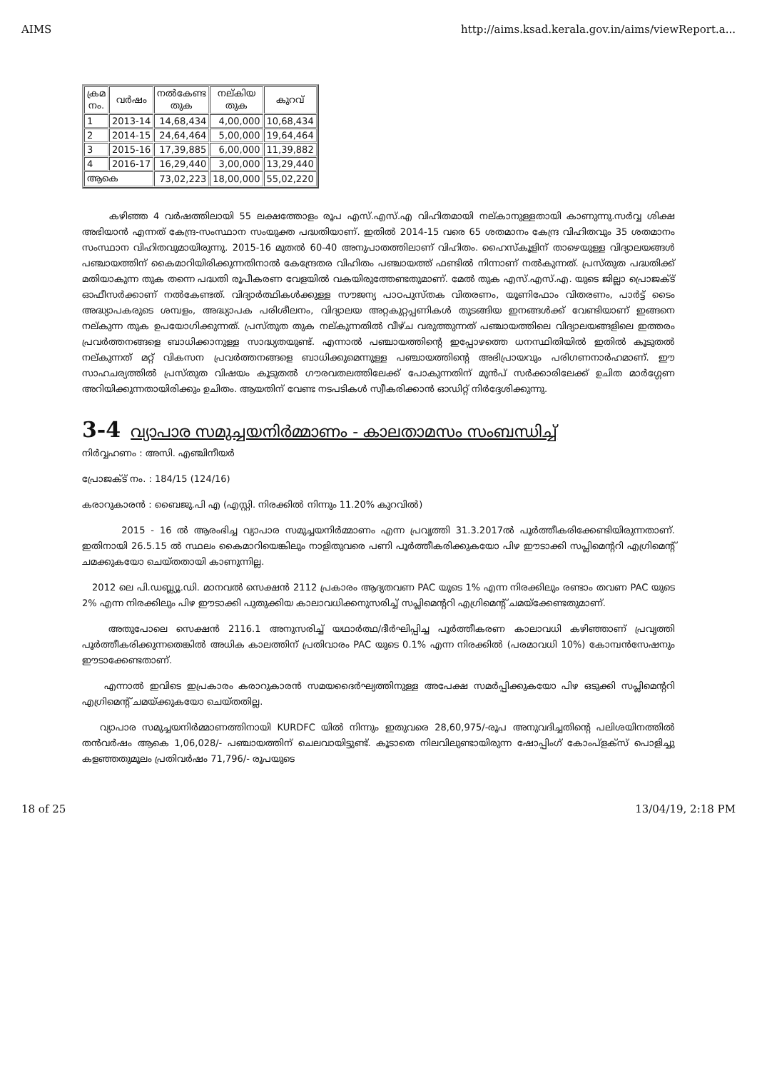AIMS http://aims.ksad.kerala.gov.in/aims/viewReport.a...
| ക്രമ നം. | വർഷം | നൽകേണ്ട തുക | നല്കിയ തുക | കുറവ് |
| --- | --- | --- | --- | --- |
| 1 | 2013-14 | 14,68,434 | 4,00,000 | 10,68,434 |
| 2 | 2014-15 | 24,64,464 | 5,00,000 | 19,64,464 |
| 3 | 2015-16 | 17,39,885 | 6,00,000 | 11,39,882 |
| 4 | 2016-17 | 16,29,440 | 3,00,000 | 13,29,440 |
| ആകെ | | 73,02,223 | 18,00,000 | 55,02,220 |
കഴിഞ്ഞ 4 വർഷത്തിലായി 55 ലക്ഷത്തോളം രൂപ എസ്.എസ്.എ വിഹിതമായി നല്കാനുള്ളതായി കാണുന്നു.സർവ്വ ശിക്ഷ അഭിയാൻ എന്നത് കേന്ദ്ര-സംസ്ഥാന സംയുക്ത പദ്ധതിയാണ്. ഇതിൽ 2014-15 വരെ 65 ശതമാനം കേന്ദ്ര വിഹിതവും 35 ശതമാനം സംസ്ഥാന വിഹിതവുമായിരുന്നു. 2015-16 മുതൽ 60-40 അനുപാതത്തിലാണ് വിഹിതം. ഹൈസ്കൂളിന് താഴെയുള്ള വിദ്യാലയങ്ങൾ പഞ്ചായത്തിന് കൈമാറിയിരിക്കുന്നതിനാൽ കേന്ദ്രേതര വിഹിതം പഞ്ചായത്ത് ഫണ്ടിൽ നിന്നാണ് നൽകുന്നത്. പ്രസ്തുത പദ്ധതിക്ക് മതിയാകുന്ന തുക തന്നെ പദ്ധതി രൂപീകരണ വേളയിൽ വകയിരുത്തേണ്ടതുമാണ്. മേൽ തുക എസ്.എസ്.എ. യുടെ ജില്ലാ പ്രൊജക്ട് ഓഫീസർക്കാണ് നൽകേണ്ടത്. വിദ്യാർത്ഥികൾക്കുള്ള സൗജന്യ പാഠപുസ്തക വിതരണം, യൂണിഫോം വിതരണം, പാർട്ട് ടൈം അദ്ധ്യാപകരുടെ ശമ്പളം, അദ്ധ്യാപക പരിശീലനം, വിദ്യാലയ അറ്റകുറ്റപ്പണികൾ തുടങ്ങിയ ഇനങ്ങൾക്ക് വേണ്ടിയാണ് ഇങ്ങനെ നല്കുന്ന തുക ഉപയോഗിക്കുന്നത്. പ്രസ്തുത തുക നല്കുന്നതിൽ വീഴ്ച വരുത്തുന്നത് പഞ്ചായത്തിലെ വിദ്യാലയങ്ങളിലെ ഇത്തരം പ്രവർത്തനങ്ങളെ ബാധിക്കാനുള്ള സാദ്ധ്യതയുണ്ട്. എന്നാൽ പഞ്ചായത്തിന്റെ ഇപ്പോഴത്തെ ധനസ്ഥിതിയിൽ ഇതിൽ കൂടുതൽ നല്കുന്നത് മറ്റ് വികസന പ്രവർത്തനങ്ങളെ ബാധിക്കുമെന്നുള്ള പഞ്ചായത്തിന്റെ അഭിപ്രായവും പരിഗണനാർഹമാണ്. ഈ സാഹചര്യത്തിൽ പ്രസ്തുത വിഷയം കൂടുതൽ ഗൗരവതലത്തിലേക്ക് പോകുന്നതിന് മുൻപ് സർക്കാരിലേക്ക് ഉചിത മാർഗ്ഗേണ അറിയിക്കുന്നതായിരിക്കും ഉചിതം. ആയതിന് വേണ്ട നടപടികൾ സ്വീകരിക്കാൻ ഓഡിറ്റ് നിർദ്ദേശിക്കുന്നു.
3-4 വ്യാപാര സമുച്ചയനിർമ്മാണം - കാലതാമസം സംബന്ധിച്ച്
നിർവ്വഹണം : അസി. എഞ്ചിനീയർ
പ്രോജക്ട് നം. : 184/15 (124/16)
കരാറുകാരൻ : ബൈജു.പി എ (എസ്റ്റി. നിരക്കിൽ നിന്നും 11.20% കുറവിൽ)
2015 - 16 ൽ ആരംഭിച്ച വ്യാപാര സമുച്ചയനിർമ്മാണം എന്ന പ്രവൃത്തി 31.3.2017ൽ പൂർത്തീകരിക്കേണ്ടിയിരുന്നതാണ്. ഇതിനായി 26.5.15 ൽ സ്ഥലം കൈമാറിയെങ്കിലും നാളിതുവരെ പണി പൂർത്തീകരിക്കുകയോ പിഴ ഈടാക്കി സപ്ലിമെന്ററി എഗ്രിമെന്റ് ചമക്കുകയോ ചെയ്തതായി കാണുന്നില്ല.
2012 ലെ പി.ഡബ്ല്യൂ.ഡി. മാനവൽ സെക്ഷൻ 2112 പ്രകാരം ആദ്യതവണ PAC യുടെ 1% എന്ന നിരക്കിലും രണ്ടാം തവണ PAC യുടെ 2% എന്ന നിരക്കിലും പിഴ ഈടാക്കി പുതുക്കിയ കാലാവധിക്കനുസരിച്ച് സപ്ലിമെന്ററി എഗ്രിമെന്റ് ചമയ്ക്കേണ്ടതുമാണ്.
അതുപോലെ സെക്ഷൻ 2116.1 അനുസരിച്ച് യഥാർത്ഥ/ദീർഘിപ്പിച്ച പൂർത്തീകരണ കാലാവധി കഴിഞ്ഞാണ് പ്രവൃത്തി പൂർത്തീകരിക്കുന്നതെങ്കിൽ അധിക കാലത്തിന് പ്രതിവാരം PAC യുടെ 0.1% എന്ന നിരക്കിൽ (പരമാവധി 10%) കോമ്പൻസേഷനും ഈടാക്കേണ്ടതാണ്.
എന്നാൽ ഇവിടെ ഇപ്രകാരം കരാറുകാരൻ സമയദൈർഘ്യത്തിനുള്ള അപേക്ഷ സമർപ്പിക്കുകയോ പിഴ ഒടുക്കി സപ്ലിമെന്ററി എഗ്രിമെന്റ് ചമയ്ക്കുകയോ ചെയ്തതില്ല.
വ്യാപാര സമുച്ചയനിർമ്മാണത്തിനായി KURDFC യിൽ നിന്നും ഇതുവരെ 28,60,975/-രൂപ അനുവദിച്ചതിന്റെ പലിശയിനത്തിൽ തൻവർഷം ആകെ 1,06,028/- പഞ്ചായത്തിന് ചെലവായിട്ടുണ്ട്. കൂടാതെ നിലവിലുണ്ടായിരുന്ന ഷോപ്പിംഗ് കോംപ്ളക്സ് പൊളിച്ചു കളഞ്ഞതുമൂലം പ്രതിവർഷം 71,796/- രൂപയുടെ
18 of 25 13/04/19, 2:18 PM